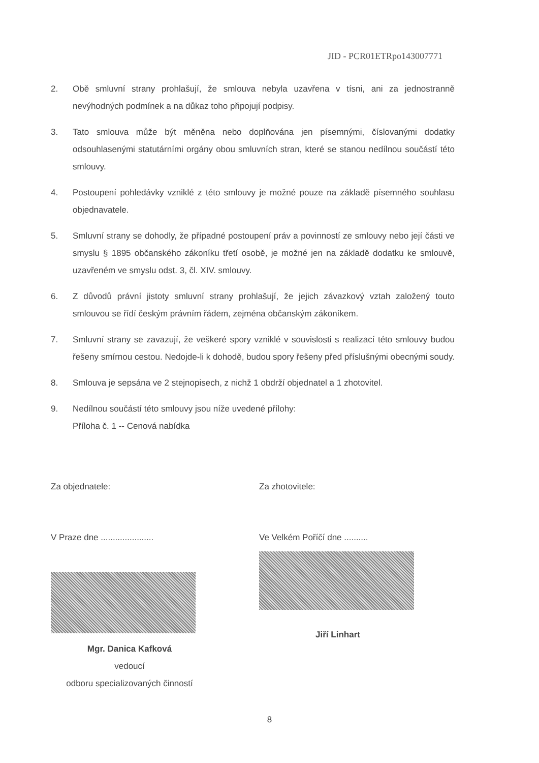JID - PCR01ETRpo143007771
2. Obě smluvní strany prohlašují, že smlouva nebyla uzavřena v tísni, ani za jednostranně nevýhodných podmínek a na důkaz toho připojují podpisy.
3. Tato smlouva může být měněna nebo doplňována jen písemnými, číslovanými dodatky odsouhlasenými statutárními orgány obou smluvních stran, které se stanou nedílnou součástí této smlouvy.
4. Postoupení pohledávky vzniklé z této smlouvy je možné pouze na základě písemného souhlasu objednavatele.
5. Smluvní strany se dohodly, že případné postoupení práv a povinností ze smlouvy nebo její části ve smyslu § 1895 občanského zákoníku třetí osobě, je možné jen na základě dodatku ke smlouvě, uzavřeném ve smyslu odst. 3, čl. XIV. smlouvy.
6. Z důvodů právní jistoty smluvní strany prohlašují, že jejich závazkový vztah založený touto smlouvou se řídí českým právním řádem, zejména občanským zákoníkem.
7. Smluvní strany se zavazují, že veškeré spory vzniklé v souvislosti s realizací této smlouvy budou řešeny smírnou cestou. Nedojde-li k dohodě, budou spory řešeny před příslušnými obecnými soudy.
8. Smlouva je sepsána ve 2 stejnopisech, z nichž 1 obdrží objednatel a 1 zhotovitel.
9. Nedílnou součástí této smlouvy jsou níže uvedené přílohy:
Příloha č. 1 -- Cenová nabídka
Za objednatele:
V Praze dne ......................
Mgr. Danica Kafková
vedoucí
odboru specializovaných činností
Za zhotovitele:
Ve Velkém Poříčí dne ..........
Jiří Linhart
8